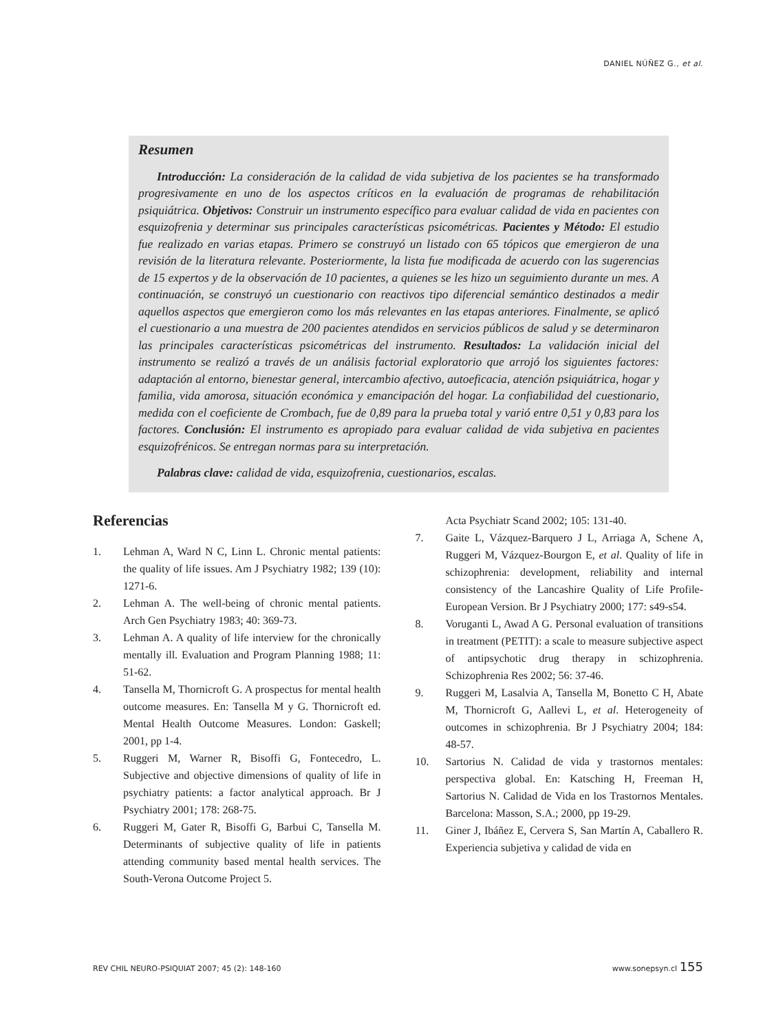DANIEL NÚÑEZ G., et al.
Resumen
Introducción: La consideración de la calidad de vida subjetiva de los pacientes se ha transformado progresivamente en uno de los aspectos críticos en la evaluación de programas de rehabilitación psiquiátrica. Objetivos: Construir un instrumento específico para evaluar calidad de vida en pacientes con esquizofrenia y determinar sus principales características psicométricas. Pacientes y Método: El estudio fue realizado en varias etapas. Primero se construyó un listado con 65 tópicos que emergieron de una revisión de la literatura relevante. Posteriormente, la lista fue modificada de acuerdo con las sugerencias de 15 expertos y de la observación de 10 pacientes, a quienes se les hizo un seguimiento durante un mes. A continuación, se construyó un cuestionario con reactivos tipo diferencial semántico destinados a medir aquellos aspectos que emergieron como los más relevantes en las etapas anteriores. Finalmente, se aplicó el cuestionario a una muestra de 200 pacientes atendidos en servicios públicos de salud y se determinaron las principales características psicométricas del instrumento. Resultados: La validación inicial del instrumento se realizó a través de un análisis factorial exploratorio que arrojó los siguientes factores: adaptación al entorno, bienestar general, intercambio afectivo, autoeficacia, atención psiquiátrica, hogar y familia, vida amorosa, situación económica y emancipación del hogar. La confiabilidad del cuestionario, medida con el coeficiente de Crombach, fue de 0,89 para la prueba total y varió entre 0,51 y 0,83 para los factores. Conclusión: El instrumento es apropiado para evaluar calidad de vida subjetiva en pacientes esquizofrénicos. Se entregan normas para su interpretación.
Palabras clave: calidad de vida, esquizofrenia, cuestionarios, escalas.
Referencias
1. Lehman A, Ward N C, Linn L. Chronic mental patients: the quality of life issues. Am J Psychiatry 1982; 139 (10): 1271-6.
2. Lehman A. The well-being of chronic mental patients. Arch Gen Psychiatry 1983; 40: 369-73.
3. Lehman A. A quality of life interview for the chronically mentally ill. Evaluation and Program Planning 1988; 11: 51-62.
4. Tansella M, Thornicroft G. A prospectus for mental health outcome measures. En: Tansella M y G. Thornicroft ed. Mental Health Outcome Measures. London: Gaskell; 2001, pp 1-4.
5. Ruggeri M, Warner R, Bisoffi G, Fontecedro, L. Subjective and objective dimensions of quality of life in psychiatry patients: a factor analytical approach. Br J Psychiatry 2001; 178: 268-75.
6. Ruggeri M, Gater R, Bisoffi G, Barbui C, Tansella M. Determinants of subjective quality of life in patients attending community based mental health services. The South-Verona Outcome Project 5.
Acta Psychiatr Scand 2002; 105: 131-40.
7. Gaite L, Vázquez-Barquero J L, Arriaga A, Schene A, Ruggeri M, Vázquez-Bourgon E, et al. Quality of life in schizophrenia: development, reliability and internal consistency of the Lancashire Quality of Life Profile-European Version. Br J Psychiatry 2000; 177: s49-s54.
8. Voruganti L, Awad A G. Personal evaluation of transitions in treatment (PETIT): a scale to measure subjective aspect of antipsychotic drug therapy in schizophrenia. Schizophrenia Res 2002; 56: 37-46.
9. Ruggeri M, Lasalvia A, Tansella M, Bonetto C H, Abate M, Thornicroft G, Aallevi L, et al. Heterogeneity of outcomes in schizophrenia. Br J Psychiatry 2004; 184: 48-57.
10. Sartorius N. Calidad de vida y trastornos mentales: perspectiva global. En: Katsching H, Freeman H, Sartorius N. Calidad de Vida en los Trastornos Mentales. Barcelona: Masson, S.A.; 2000, pp 19-29.
11. Giner J, Ibáñez E, Cervera S, San Martín A, Caballero R. Experiencia subjetiva y calidad de vida en
REV CHIL NEURO-PSIQUIAT 2007; 45 (2): 148-160 www.sonepsyn.cl 155